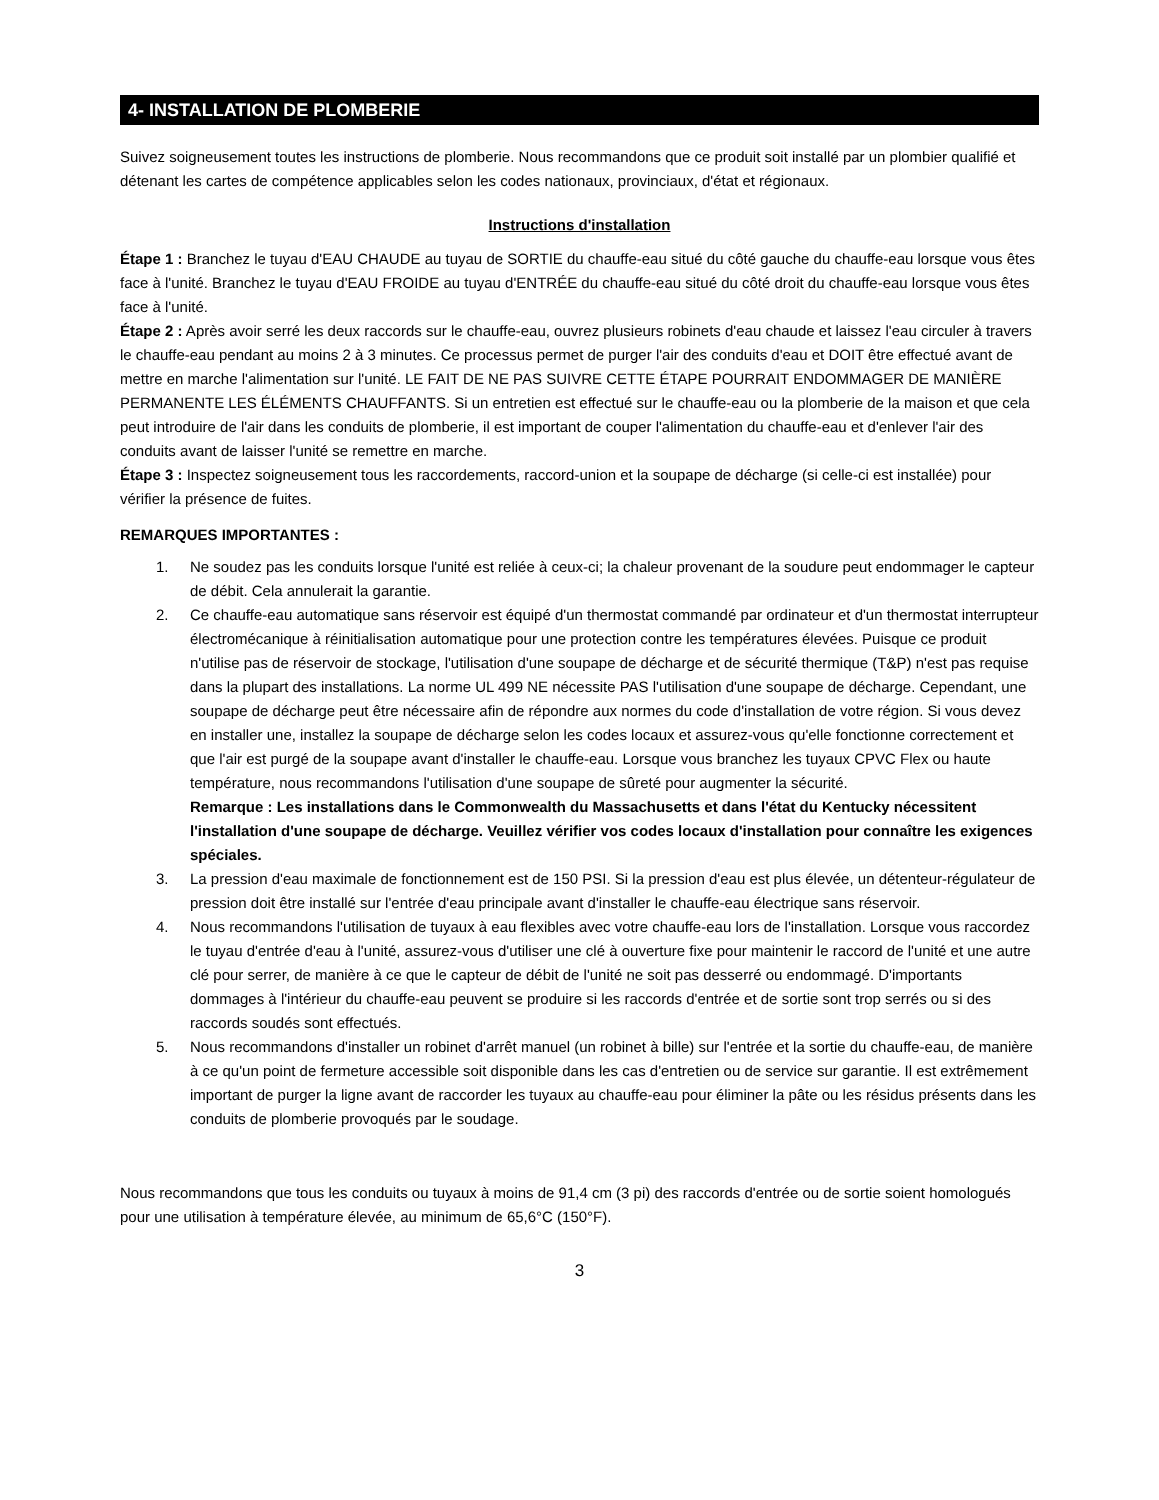4- INSTALLATION DE PLOMBERIE
Suivez soigneusement toutes les instructions de plomberie. Nous recommandons que ce produit soit installé par un plombier qualifié et détenant les cartes de compétence applicables selon les codes nationaux, provinciaux, d'état et régionaux.
Instructions d'installation
Étape 1 : Branchez le tuyau d'EAU CHAUDE au tuyau de SORTIE du chauffe-eau situé du côté gauche du chauffe-eau lorsque vous êtes face à l'unité. Branchez le tuyau d'EAU FROIDE au tuyau d'ENTRÉE du chauffe-eau situé du côté droit du chauffe-eau lorsque vous êtes face à l'unité.
Étape 2 : Après avoir serré les deux raccords sur le chauffe-eau, ouvrez plusieurs robinets d'eau chaude et laissez l'eau circuler à travers le chauffe-eau pendant au moins 2 à 3 minutes. Ce processus permet de purger l'air des conduits d'eau et DOIT être effectué avant de mettre en marche l'alimentation sur l'unité. LE FAIT DE NE PAS SUIVRE CETTE ÉTAPE POURRAIT ENDOMMAGER DE MANIÈRE PERMANENTE LES ÉLÉMENTS CHAUFFANTS. Si un entretien est effectué sur le chauffe-eau ou la plomberie de la maison et que cela peut introduire de l'air dans les conduits de plomberie, il est important de couper l'alimentation du chauffe-eau et d'enlever l'air des conduits avant de laisser l'unité se remettre en marche.
Étape 3 : Inspectez soigneusement tous les raccordements, raccord-union et la soupape de décharge (si celle-ci est installée) pour vérifier la présence de fuites.
REMARQUES IMPORTANTES :
1. Ne soudez pas les conduits lorsque l'unité est reliée à ceux-ci; la chaleur provenant de la soudure peut endommager le capteur de débit. Cela annulerait la garantie.
2. Ce chauffe-eau automatique sans réservoir est équipé d'un thermostat commandé par ordinateur et d'un thermostat interrupteur électromécanique à réinitialisation automatique pour une protection contre les températures élevées. Puisque ce produit n'utilise pas de réservoir de stockage, l'utilisation d'une soupape de décharge et de sécurité thermique (T&P) n'est pas requise dans la plupart des installations. La norme UL 499 NE nécessite PAS l'utilisation d'une soupape de décharge. Cependant, une soupape de décharge peut être nécessaire afin de répondre aux normes du code d'installation de votre région. Si vous devez en installer une, installez la soupape de décharge selon les codes locaux et assurez-vous qu'elle fonctionne correctement et que l'air est purgé de la soupape avant d'installer le chauffe-eau. Lorsque vous branchez les tuyaux CPVC Flex ou haute température, nous recommandons l'utilisation d'une soupape de sûreté pour augmenter la sécurité.
Remarque : Les installations dans le Commonwealth du Massachusetts et dans l'état du Kentucky nécessitent l'installation d'une soupape de décharge. Veuillez vérifier vos codes locaux d'installation pour connaître les exigences spéciales.
3. La pression d'eau maximale de fonctionnement est de 150 PSI. Si la pression d'eau est plus élevée, un détenteur-régulateur de pression doit être installé sur l'entrée d'eau principale avant d'installer le chauffe-eau électrique sans réservoir.
4. Nous recommandons l'utilisation de tuyaux à eau flexibles avec votre chauffe-eau lors de l'installation. Lorsque vous raccordez le tuyau d'entrée d'eau à l'unité, assurez-vous d'utiliser une clé à ouverture fixe pour maintenir le raccord de l'unité et une autre clé pour serrer, de manière à ce que le capteur de débit de l'unité ne soit pas desserré ou endommagé. D'importants dommages à l'intérieur du chauffe-eau peuvent se produire si les raccords d'entrée et de sortie sont trop serrés ou si des raccords soudés sont effectués.
5. Nous recommandons d'installer un robinet d'arrêt manuel (un robinet à bille) sur l'entrée et la sortie du chauffe-eau, de manière à ce qu'un point de fermeture accessible soit disponible dans les cas d'entretien ou de service sur garantie. Il est extrêmement important de purger la ligne avant de raccorder les tuyaux au chauffe-eau pour éliminer la pâte ou les résidus présents dans les conduits de plomberie provoqués par le soudage.
Nous recommandons que tous les conduits ou tuyaux à moins de 91,4 cm (3 pi) des raccords d'entrée ou de sortie soient homologués pour une utilisation à température élevée, au minimum de 65,6°C (150°F).
3